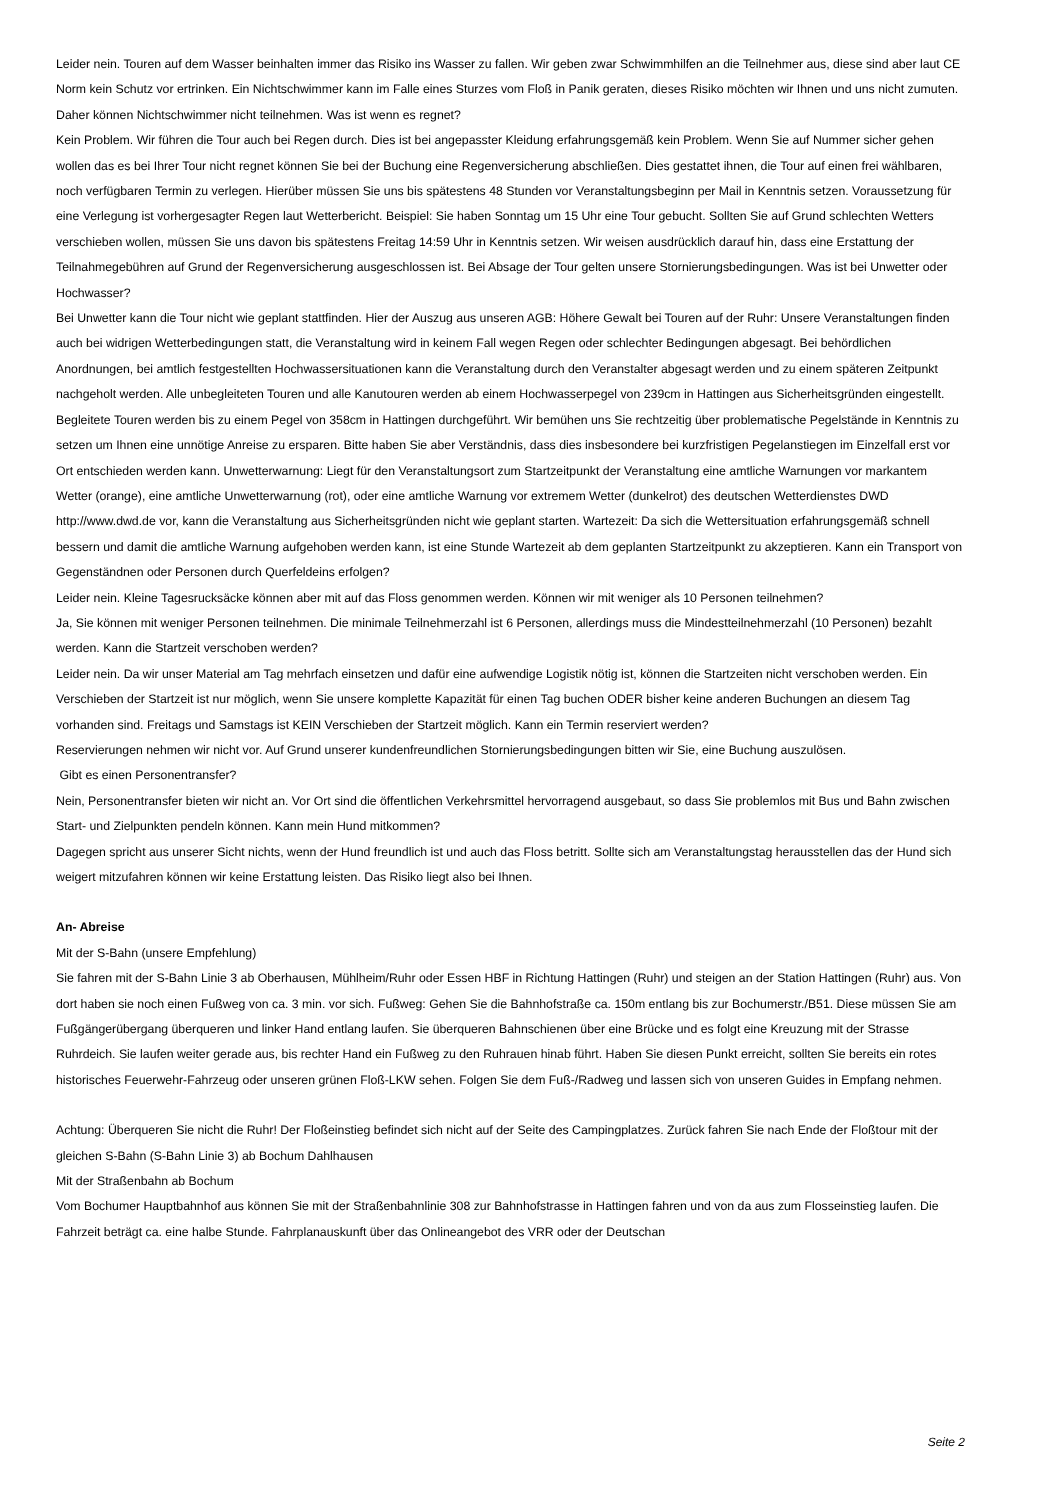Leider nein. Touren auf dem Wasser beinhalten immer das Risiko ins Wasser zu fallen. Wir geben zwar Schwimmhilfen an die Teilnehmer aus, diese sind aber laut CE Norm kein Schutz vor ertrinken. Ein Nichtschwimmer kann im Falle eines Sturzes vom Floß in Panik geraten, dieses Risiko möchten wir Ihnen und uns nicht zumuten. Daher können Nichtschwimmer nicht teilnehmen. Was ist wenn es regnet?
Kein Problem. Wir führen die Tour auch bei Regen durch. Dies ist bei angepasster Kleidung erfahrungsgemäß kein Problem. Wenn Sie auf Nummer sicher gehen wollen das es bei Ihrer Tour nicht regnet können Sie bei der Buchung eine Regenversicherung abschließen. Dies gestattet ihnen, die Tour auf einen frei wählbaren, noch verfügbaren Termin zu verlegen. Hierüber müssen Sie uns bis spätestens 48 Stunden vor Veranstaltungsbeginn per Mail in Kenntnis setzen. Voraussetzung für eine Verlegung ist vorhergesagter Regen laut Wetterbericht. Beispiel: Sie haben Sonntag um 15 Uhr eine Tour gebucht. Sollten Sie auf Grund schlechten Wetters verschieben wollen, müssen Sie uns davon bis spätestens Freitag 14:59 Uhr in Kenntnis setzen. Wir weisen ausdrücklich darauf hin, dass eine Erstattung der Teilnahmegebühren auf Grund der Regenversicherung ausgeschlossen ist. Bei Absage der Tour gelten unsere Stornierungsbedingungen. Was ist bei Unwetter oder Hochwasser?
Bei Unwetter kann die Tour nicht wie geplant stattfinden. Hier der Auszug aus unseren AGB: Höhere Gewalt bei Touren auf der Ruhr: Unsere Veranstaltungen finden auch bei widrigen Wetterbedingungen statt, die Veranstaltung wird in keinem Fall wegen Regen oder schlechter Bedingungen abgesagt. Bei behördlichen Anordnungen, bei amtlich festgestellten Hochwassersituationen kann die Veranstaltung durch den Veranstalter abgesagt werden und zu einem späteren Zeitpunkt nachgeholt werden. Alle unbegleiteten Touren und alle Kanutouren werden ab einem Hochwasserpegel von 239cm in Hattingen aus Sicherheitsgründen eingestellt. Begleitete Touren werden bis zu einem Pegel von 358cm in Hattingen durchgeführt. Wir bemühen uns Sie rechtzeitig über problematische Pegelstände in Kenntnis zu setzen um Ihnen eine unnötige Anreise zu ersparen. Bitte haben Sie aber Verständnis, dass dies insbesondere bei kurzfristigen Pegelanstiegen im Einzelfall erst vor Ort entschieden werden kann. Unwetterwarnung: Liegt für den Veranstaltungsort zum Startzeitpunkt der Veranstaltung eine amtliche Warnungen vor markantem Wetter (orange), eine amtliche Unwetterwarnung (rot), oder eine amtliche Warnung vor extremem Wetter (dunkelrot) des deutschen Wetterdienstes DWD http://www.dwd.de vor, kann die Veranstaltung aus Sicherheitsgründen nicht wie geplant starten. Wartezeit: Da sich die Wettersituation erfahrungsgemäß schnell bessern und damit die amtliche Warnung aufgehoben werden kann, ist eine Stunde Wartezeit ab dem geplanten Startzeitpunkt zu akzeptieren. Kann ein Transport von Gegenständnen oder Personen durch Querfeldeins erfolgen?
Leider nein. Kleine Tagesrucksäcke können aber mit auf das Floss genommen werden. Können wir mit weniger als 10 Personen teilnehmen?
Ja, Sie können mit weniger Personen teilnehmen. Die minimale Teilnehmerzahl ist 6 Personen, allerdings muss die Mindestteilnehmerzahl (10 Personen) bezahlt werden. Kann die Startzeit verschoben werden?
Leider nein. Da wir unser Material am Tag mehrfach einsetzen und dafür eine aufwendige Logistik nötig ist, können die Startzeiten nicht verschoben werden. Ein Verschieben der Startzeit ist nur möglich, wenn Sie unsere komplette Kapazität für einen Tag buchen ODER bisher keine anderen Buchungen an diesem Tag vorhanden sind. Freitags und Samstags ist KEIN Verschieben der Startzeit möglich. Kann ein Termin reserviert werden?
Reservierungen nehmen wir nicht vor. Auf Grund unserer kundenfreundlichen Stornierungsbedingungen bitten wir Sie, eine Buchung auszulösen.
Gibt es einen Personentransfer?
Nein, Personentransfer bieten wir nicht an. Vor Ort sind die öffentlichen Verkehrsmittel hervorragend ausgebaut, so dass Sie problemlos mit Bus und Bahn zwischen Start- und Zielpunkten pendeln können. Kann mein Hund mitkommen?
Dagegen spricht aus unserer Sicht nichts, wenn der Hund freundlich ist und auch das Floss betritt. Sollte sich am Veranstaltungstag herausstellen das der Hund sich weigert mitzufahren können wir keine Erstattung leisten. Das Risiko liegt also bei Ihnen.
An- Abreise
Mit der S-Bahn (unsere Empfehlung)
Sie fahren mit der S-Bahn Linie 3 ab Oberhausen, Mühlheim/Ruhr oder Essen HBF in Richtung Hattingen (Ruhr) und steigen an der Station Hattingen (Ruhr) aus. Von dort haben sie noch einen Fußweg von ca. 3 min. vor sich. Fußweg: Gehen Sie die Bahnhofstraße ca. 150m entlang bis zur Bochumerstr./B51. Diese müssen Sie am Fußgängerübergang überqueren und linker Hand entlang laufen. Sie überqueren Bahnschienen über eine Brücke und es folgt eine Kreuzung mit der Strasse Ruhrdeich. Sie laufen weiter gerade aus, bis rechter Hand ein Fußweg zu den Ruhrauen hinab führt. Haben Sie diesen Punkt erreicht, sollten Sie bereits ein rotes historisches Feuerwehr-Fahrzeug oder unseren grünen Floß-LKW sehen. Folgen Sie dem Fuß-/Radweg und lassen sich von unseren Guides in Empfang nehmen.
Achtung: Überqueren Sie nicht die Ruhr! Der Floßeinstieg befindet sich nicht auf der Seite des Campingplatzes. Zurück fahren Sie nach Ende der Floßtour mit der gleichen S-Bahn (S-Bahn Linie 3) ab Bochum Dahlhausen
Mit der Straßenbahn ab Bochum
Vom Bochumer Hauptbahnhof aus können Sie mit der Straßenbahnlinie 308 zur Bahnhofstrasse in Hattingen fahren und von da aus zum Flosseinstieg laufen. Die Fahrzeit beträgt ca. eine halbe Stunde. Fahrplanauskunft über das Onlineangebot des VRR oder der Deutschan
Seite 2